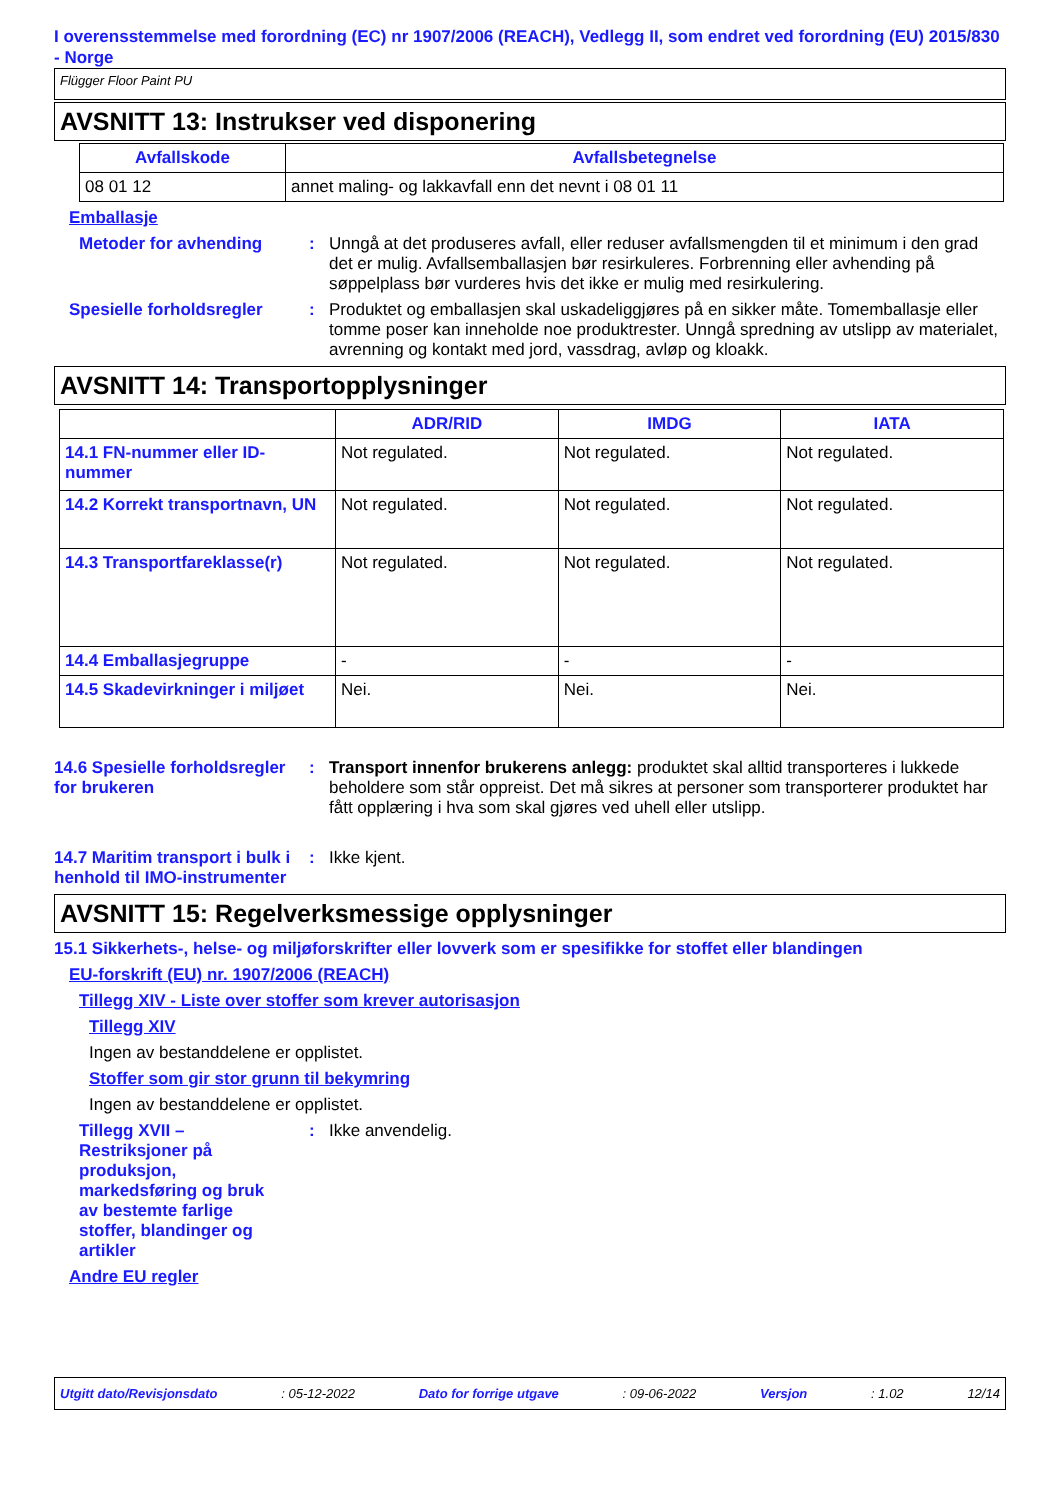I overensstemmelse med forordning (EC) nr 1907/2006 (REACH), Vedlegg II, som endret ved forordning (EU) 2015/830 - Norge
Flügger Floor Paint PU
AVSNITT 13: Instrukser ved disponering
| Avfallskode | Avfallsbetegnelse |
| --- | --- |
| 08 01 12 | annet maling- og lakkavfall enn det nevnt i 08 01 11 |
Emballasje
Metoder for avhending : Unngå at det produseres avfall, eller reduser avfallsmengden til et minimum i den grad det er mulig. Avfallsemballasjen bør resirkuleres. Forbrenning eller avhending på søppelplass bør vurderes hvis det ikke er mulig med resirkulering.
Spesielle forholdsregler
: Produktet og emballasjen skal uskadeliggjøres på en sikker måte. Tomemballasje eller tomme poser kan inneholde noe produktrester. Unngå spredning av utslipp av materialet, avrenning og kontakt med jord, vassdrag, avløp og kloakk.
AVSNITT 14: Transportopplysninger
| | ADR/RID | IMDG | IATA |
| --- | --- | --- | --- |
| 14.1 FN-nummer eller ID-nummer | Not regulated. | Not regulated. | Not regulated. |
| 14.2 Korrekt transportnavn, UN | Not regulated. | Not regulated. | Not regulated. |
| 14.3 Transportfareklasse(r) | Not regulated. | Not regulated. | Not regulated. |
| 14.4 Emballasjegruppe | - | - | - |
| 14.5 Skadevirkninger i miljøet | Nei. | Nei. | Nei. |
14.6 Spesielle forholdsregler for brukeren
: Transport innenfor brukerens anlegg: produktet skal alltid transporteres i lukkede beholdere som står oppreist. Det må sikres at personer som transporterer produktet har fått opplæring i hva som skal gjøres ved uhell eller utslipp.
14.7 Maritim transport i bulk i henhold til IMO-instrumenter
: Ikke kjent.
AVSNITT 15: Regelverksmessige opplysninger
15.1 Sikkerhets-, helse- og miljøforskrifter eller lovverk som er spesifikke for stoffet eller blandingen
EU-forskrift (EU) nr. 1907/2006 (REACH)
Tillegg XIV - Liste over stoffer som krever autorisasjon
Tillegg XIV
Ingen av bestanddelene er opplistet.
Stoffer som gir stor grunn til bekymring
Ingen av bestanddelene er opplistet.
Tillegg XVII – Restriksjoner på produksjon, markedsføring og bruk av bestemte farlige stoffer, blandinger og artikler
: Ikke anvendelig.
Andre EU regler
Utgitt dato/Revisjonsdato: 05-12-2022 Dato for forrige utgave: 09-06-2022 Versjon: 1.02 12/14